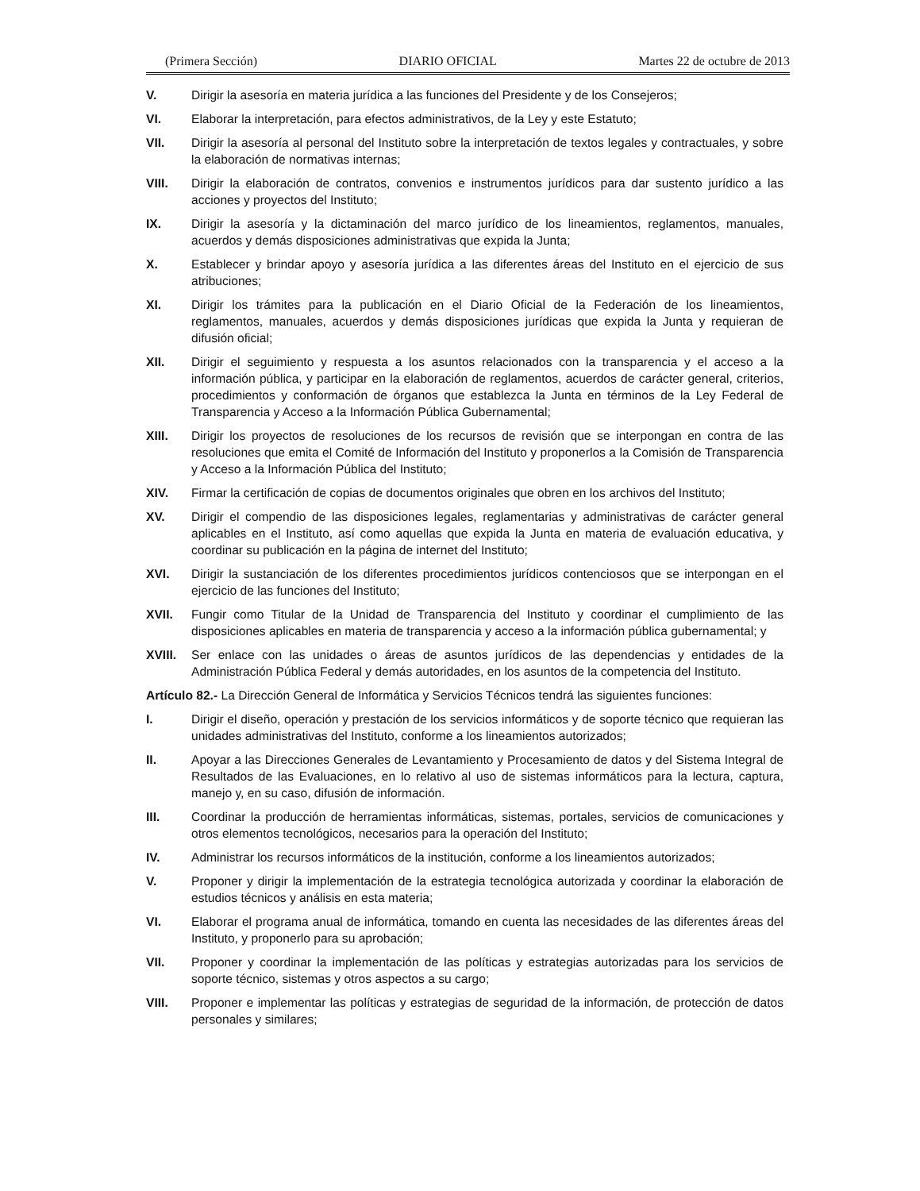(Primera Sección) DIARIO OFICIAL Martes 22 de octubre de 2013
V. Dirigir la asesoría en materia jurídica a las funciones del Presidente y de los Consejeros;
VI. Elaborar la interpretación, para efectos administrativos, de la Ley y este Estatuto;
VII. Dirigir la asesoría al personal del Instituto sobre la interpretación de textos legales y contractuales, y sobre la elaboración de normativas internas;
VIII. Dirigir la elaboración de contratos, convenios e instrumentos jurídicos para dar sustento jurídico a las acciones y proyectos del Instituto;
IX. Dirigir la asesoría y la dictaminación del marco jurídico de los lineamientos, reglamentos, manuales, acuerdos y demás disposiciones administrativas que expida la Junta;
X. Establecer y brindar apoyo y asesoría jurídica a las diferentes áreas del Instituto en el ejercicio de sus atribuciones;
XI. Dirigir los trámites para la publicación en el Diario Oficial de la Federación de los lineamientos, reglamentos, manuales, acuerdos y demás disposiciones jurídicas que expida la Junta y requieran de difusión oficial;
XII. Dirigir el seguimiento y respuesta a los asuntos relacionados con la transparencia y el acceso a la información pública, y participar en la elaboración de reglamentos, acuerdos de carácter general, criterios, procedimientos y conformación de órganos que establezca la Junta en términos de la Ley Federal de Transparencia y Acceso a la Información Pública Gubernamental;
XIII. Dirigir los proyectos de resoluciones de los recursos de revisión que se interpongan en contra de las resoluciones que emita el Comité de Información del Instituto y proponerlos a la Comisión de Transparencia y Acceso a la Información Pública del Instituto;
XIV. Firmar la certificación de copias de documentos originales que obren en los archivos del Instituto;
XV. Dirigir el compendio de las disposiciones legales, reglamentarias y administrativas de carácter general aplicables en el Instituto, así como aquellas que expida la Junta en materia de evaluación educativa, y coordinar su publicación en la página de internet del Instituto;
XVI. Dirigir la sustanciación de los diferentes procedimientos jurídicos contenciosos que se interpongan en el ejercicio de las funciones del Instituto;
XVII. Fungir como Titular de la Unidad de Transparencia del Instituto y coordinar el cumplimiento de las disposiciones aplicables en materia de transparencia y acceso a la información pública gubernamental; y
XVIII. Ser enlace con las unidades o áreas de asuntos jurídicos de las dependencias y entidades de la Administración Pública Federal y demás autoridades, en los asuntos de la competencia del Instituto.
Artículo 82.- La Dirección General de Informática y Servicios Técnicos tendrá las siguientes funciones:
I. Dirigir el diseño, operación y prestación de los servicios informáticos y de soporte técnico que requieran las unidades administrativas del Instituto, conforme a los lineamientos autorizados;
II. Apoyar a las Direcciones Generales de Levantamiento y Procesamiento de datos y del Sistema Integral de Resultados de las Evaluaciones, en lo relativo al uso de sistemas informáticos para la lectura, captura, manejo y, en su caso, difusión de información.
III. Coordinar la producción de herramientas informáticas, sistemas, portales, servicios de comunicaciones y otros elementos tecnológicos, necesarios para la operación del Instituto;
IV. Administrar los recursos informáticos de la institución, conforme a los lineamientos autorizados;
V. Proponer y dirigir la implementación de la estrategia tecnológica autorizada y coordinar la elaboración de estudios técnicos y análisis en esta materia;
VI. Elaborar el programa anual de informática, tomando en cuenta las necesidades de las diferentes áreas del Instituto, y proponerlo para su aprobación;
VII. Proponer y coordinar la implementación de las políticas y estrategias autorizadas para los servicios de soporte técnico, sistemas y otros aspectos a su cargo;
VIII. Proponer e implementar las políticas y estrategias de seguridad de la información, de protección de datos personales y similares;